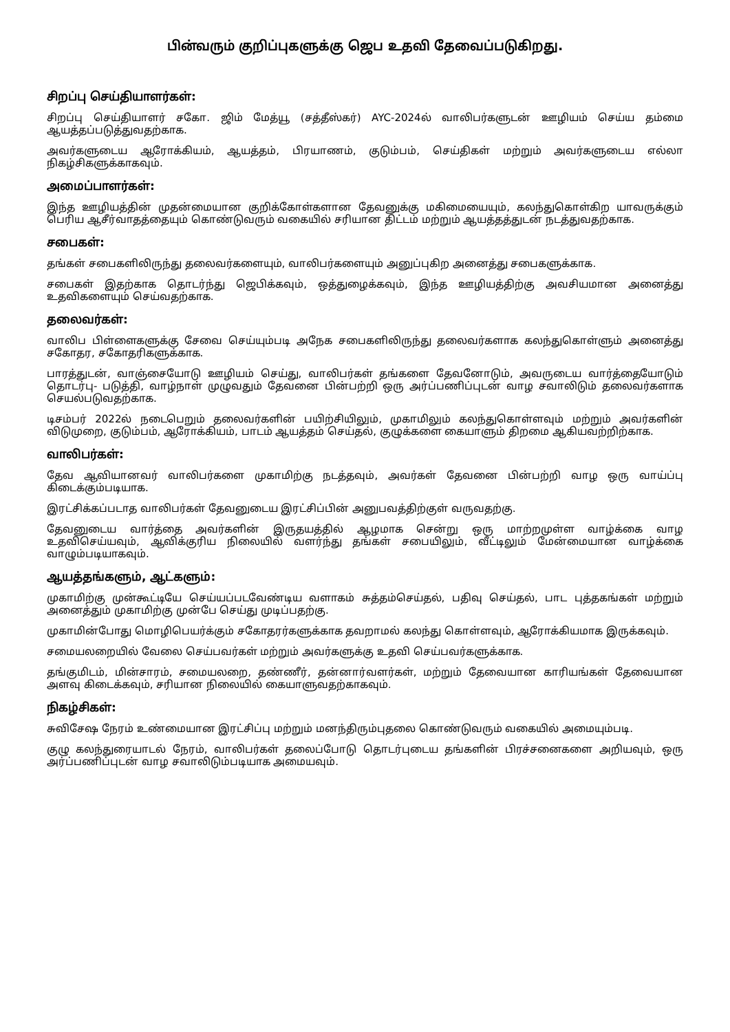பின்வரும் குறிப்புகளுக்கு ஜெப உதவி தேவைப்படுகிறது.
சிறப்பு செய்தியாளர்கள்:
சிறப்பு செய்தியாளர் சகோ. ஜிம் மேத்யூ (சத்தீஸ்கர்) AYC-2024ல் வாலிபர்களுடன் ஊழியம் செய்ய தம்மை ஆயத்தப்படுத்துவதற்காக.
அவர்களுடைய ஆரோக்கியம், ஆயத்தம், பிரயாணம், குடும்பம், செய்திகள் மற்றும் அவர்களுடைய எல்லா நிகழ்சிகளுக்காகவும்.
அமைப்பாளர்கள்:
இந்த ஊழியத்தின் முதன்மையான குறிக்கோள்களான தேவனுக்கு மகிமையையும், கலந்துகொள்கிற யாவருக்கும் பெரிய ஆசீர்வாதத்தையும் கொண்டுவரும் வகையில் சரியான திட்டம் மற்றும் ஆயத்தத்துடன் நடத்துவதற்காக.
சபைகள்:
தங்கள் சபைகளிலிருந்து தலைவர்களையும், வாலிபர்களையும் அனுப்புகிற அனைத்து சபைகளுக்காக.
சபைகள் இதற்காக தொடர்ந்து ஜெபிக்கவும், ஒத்துழைக்கவும், இந்த ஊழியத்திற்கு அவசியமான அனைத்து உதவிகளையும் செய்வதற்காக.
தலைவர்கள்:
வாலிப பிள்ளைகளுக்கு சேவை செய்யும்படி அநேக சபைகளிலிருந்து தலைவர்களாக கலந்துகொள்ளும் அனைத்து சகோதர, சகோதரிகளுக்காக.
பாரத்துடன், வாஞ்சையோடு ஊழியம் செய்து, வாலிபர்கள் தங்களை தேவனோடும், அவருடைய வார்த்தையோடும் தொடர்பு- படுத்தி, வாழ்நாள் முழுவதும் தேவனை பின்பற்றி ஒரு அர்ப்பணிப்புடன் வாழ சவாலிடும் தலைவர்களாக செயல்படுவதற்காக.
டிசம்பர் 2022ல் நடைபெறும் தலைவர்களின் பயிற்சியிலும், முகாமிலும் கலந்துகொள்ளவும் மற்றும் அவர்களின் விடுமுறை, குடும்பம், ஆரோக்கியம், பாடம் ஆயத்தம் செய்தல், குழுக்களை கையாளும் திறமை ஆகியவற்றிற்காக.
வாலிபர்கள்:
தேவ ஆவியானவர் வாலிபர்களை முகாமிற்கு நடத்தவும், அவர்கள் தேவனை பின்பற்றி வாழ ஒரு வாய்ப்பு கிடைக்கும்படியாக.
இரட்சிக்கப்படாத வாலிபர்கள் தேவனுடைய இரட்சிப்பின் அனுபவத்திற்குள் வருவதற்கு.
தேவனுடைய வார்த்தை அவர்களின் இருதயத்தில் ஆழமாக சென்று ஒரு மாற்றமுள்ள வாழ்க்கை வாழ உதவிசெய்யவும், ஆவிக்குரிய நிலையில் வளர்ந்து தங்கள் சபையிலும், வீட்டிலும் மேன்மையான வாழ்க்கை வாழும்படியாகவும்.
ஆயத்தங்களும், ஆட்களும்:
முகாமிற்கு முன்கூட்டியே செய்யப்படவேண்டிய வளாகம் சுத்தம்செய்தல், பதிவு செய்தல், பாட புத்தகங்கள் மற்றும் அனைத்தும் முகாமிற்கு முன்பே செய்து முடிப்பதற்கு.
முகாமின்போது மொழிபெயர்க்கும் சகோதரர்களுக்காக தவறாமல் கலந்து கொள்ளவும், ஆரோக்கியமாக இருக்கவும்.
சமையலறையில் வேலை செய்பவர்கள் மற்றும் அவர்களுக்கு உதவி செய்பவர்களுக்காக.
தங்குமிடம், மின்சாரம், சமையலறை, தண்ணீர், தன்னார்வளர்கள், மற்றும் தேவையான காரியங்கள் தேவையான அளவு கிடைக்கவும், சரியான நிலையில் கையாளுவதற்காகவும்.
நிகழ்சிகள்:
சுவிசேஷ நேரம் உண்மையான இரட்சிப்பு மற்றும் மனந்திரும்புதலை கொண்டுவரும் வகையில் அமையும்படி.
குழு கலந்துரையாடல் நேரம், வாலிபர்கள் தலைப்போடு தொடர்புடைய தங்களின் பிரச்சனைகளை அறியவும், ஒரு அர்ப்பணிப்புடன் வாழ சவாலிடும்படியாக அமையவும்.